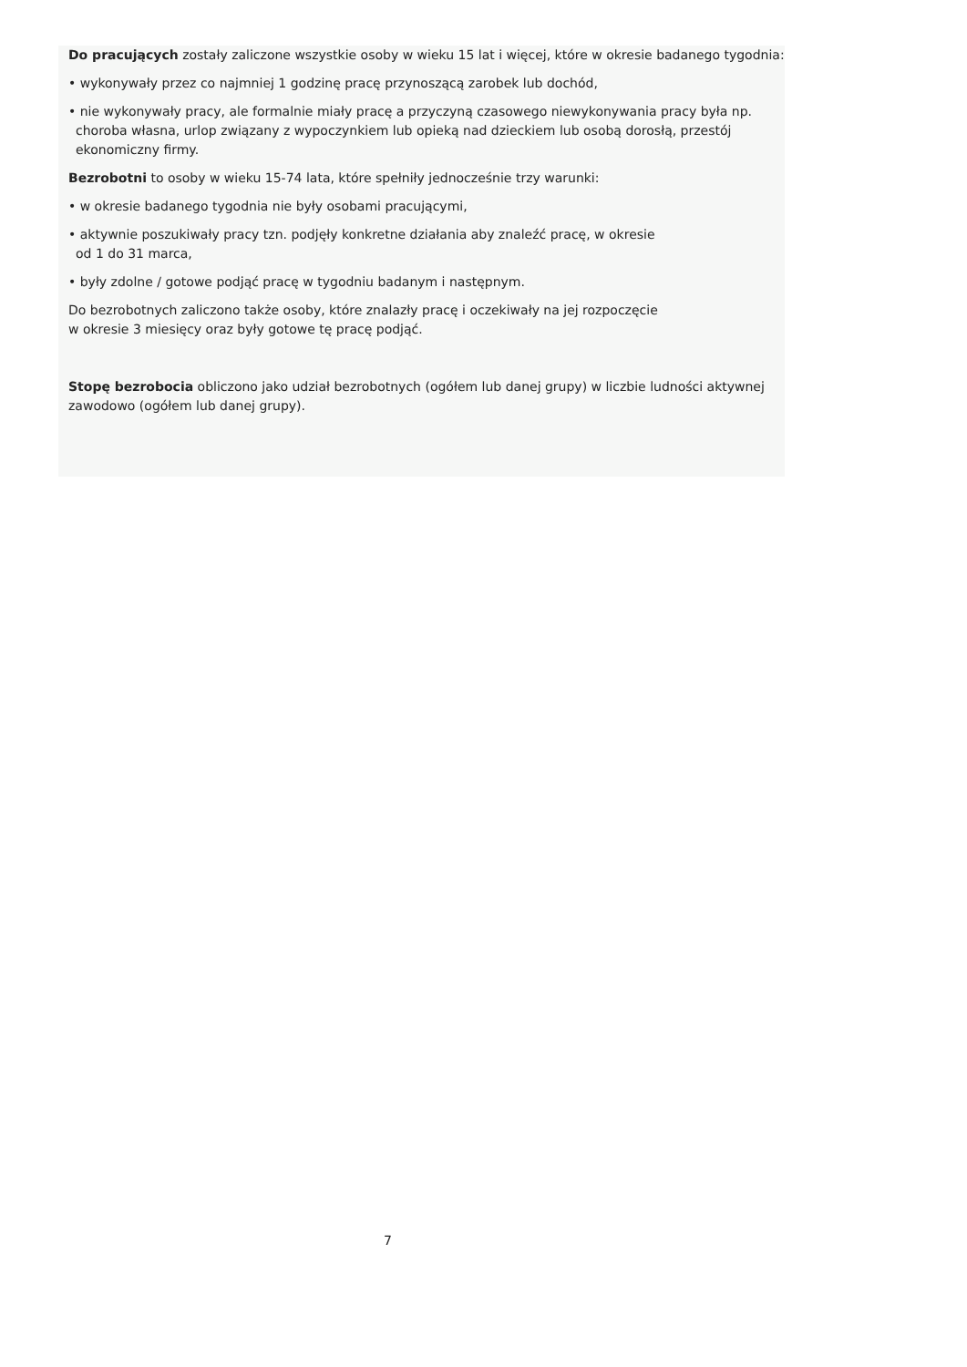Do pracujących zostały zaliczone wszystkie osoby w wieku 15 lat i więcej, które w okresie badanego tygodnia:
• wykonywały przez co najmniej 1 godzinę pracę przynoszącą zarobek lub dochód,
• nie wykonywały pracy, ale formalnie miały pracę a przyczyną czasowego niewykonywania pracy była np. choroba własna, urlop związany z wypoczynkiem lub opieką nad dzieckiem lub osobą dorosłą, przestój ekonomiczny firmy.
Bezrobotni to osoby w wieku 15-74 lata, które spełniły jednocześnie trzy warunki:
• w okresie badanego tygodnia nie były osobami pracującymi,
• aktywnie poszukiwały pracy tzn. podjęły konkretne działania aby znaleźć pracę, w okresie
od 1 do 31 marca,
• były zdolne / gotowe podjąć pracę w tygodniu badanym i następnym.
Do bezrobotnych zaliczono także osoby, które znalazły pracę i oczekiwały na jej rozpoczęcie
w okresie 3 miesięcy oraz były gotowe tę pracę podjąć.
Stopę bezrobocia obliczono jako udział bezrobotnych (ogółem lub danej grupy) w liczbie ludności aktywnej zawodowo (ogółem lub danej grupy).
7